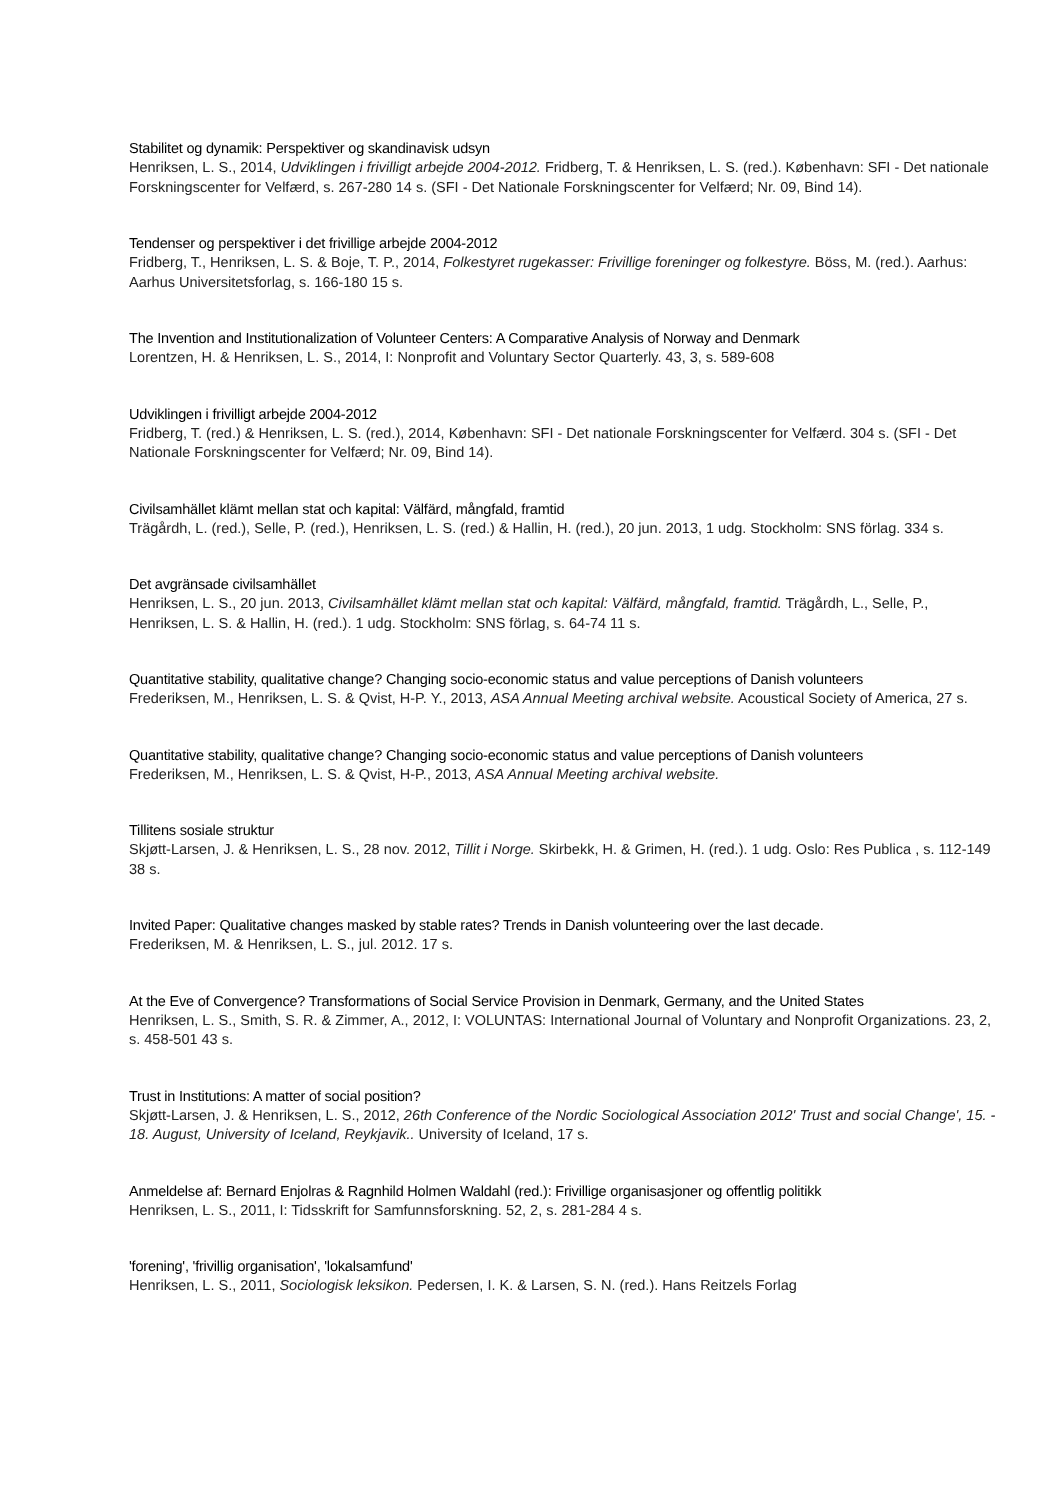Stabilitet og dynamik: Perspektiver og skandinavisk udsyn
Henriksen, L. S., 2014, Udviklingen i frivilligt arbejde 2004-2012. Fridberg, T. & Henriksen, L. S. (red.). København: SFI - Det nationale Forskningscenter for Velfærd, s. 267-280 14 s. (SFI - Det Nationale Forskningscenter for Velfærd; Nr. 09, Bind 14).
Tendenser og perspektiver i det frivillige arbejde 2004-2012
Fridberg, T., Henriksen, L. S. & Boje, T. P., 2014, Folkestyret rugekasser: Frivillige foreninger og folkestyre. Böss, M. (red.). Aarhus: Aarhus Universitetsforlag, s. 166-180 15 s.
The Invention and Institutionalization of Volunteer Centers: A Comparative Analysis of Norway and Denmark
Lorentzen, H. & Henriksen, L. S., 2014, I: Nonprofit and Voluntary Sector Quarterly. 43, 3, s. 589-608
Udviklingen i frivilligt arbejde 2004-2012
Fridberg, T. (red.) & Henriksen, L. S. (red.), 2014, København: SFI - Det nationale Forskningscenter for Velfærd. 304 s. (SFI - Det Nationale Forskningscenter for Velfærd; Nr. 09, Bind 14).
Civilsamhället klämt mellan stat och kapital: Välfärd, mångfald, framtid
Trägårdh, L. (red.), Selle, P. (red.), Henriksen, L. S. (red.) & Hallin, H. (red.), 20 jun. 2013, 1 udg. Stockholm: SNS förlag. 334 s.
Det avgränsade civilsamhället
Henriksen, L. S., 20 jun. 2013, Civilsamhället klämt mellan stat och kapital: Välfärd, mångfald, framtid. Trägårdh, L., Selle, P., Henriksen, L. S. & Hallin, H. (red.). 1 udg. Stockholm: SNS förlag, s. 64-74 11 s.
Quantitative stability, qualitative change? Changing socio-economic status and value perceptions of Danish volunteers
Frederiksen, M., Henriksen, L. S. & Qvist, H-P. Y., 2013, ASA Annual Meeting archival website. Acoustical Society of America, 27 s.
Quantitative stability, qualitative change? Changing socio-economic status and value perceptions of Danish volunteers
Frederiksen, M., Henriksen, L. S. & Qvist, H-P., 2013, ASA Annual Meeting archival website.
Tillitens sosiale struktur
Skjøtt-Larsen, J. & Henriksen, L. S., 28 nov. 2012, Tillit i Norge. Skirbekk, H. & Grimen, H. (red.). 1 udg. Oslo: Res Publica , s. 112-149 38 s.
Invited Paper: Qualitative changes masked by stable rates? Trends in Danish volunteering over the last decade.
Frederiksen, M. & Henriksen, L. S., jul. 2012. 17 s.
At the Eve of Convergence? Transformations of Social Service Provision in Denmark, Germany, and the United States
Henriksen, L. S., Smith, S. R. & Zimmer, A., 2012, I: VOLUNTAS: International Journal of Voluntary and Nonprofit Organizations. 23, 2, s. 458-501 43 s.
Trust in Institutions: A matter of social position?
Skjøtt-Larsen, J. & Henriksen, L. S., 2012, 26th Conference of the Nordic Sociological Association 2012' Trust and social Change', 15. - 18. August, University of Iceland, Reykjavik.. University of Iceland, 17 s.
Anmeldelse af: Bernard Enjolras & Ragnhild Holmen Waldahl (red.): Frivillige organisasjoner og offentlig politikk
Henriksen, L. S., 2011, I: Tidsskrift for Samfunnsforskning. 52, 2, s. 281-284 4 s.
'forening', 'frivillig organisation', 'lokalsamfund'
Henriksen, L. S., 2011, Sociologisk leksikon. Pedersen, I. K. & Larsen, S. N. (red.). Hans Reitzels Forlag